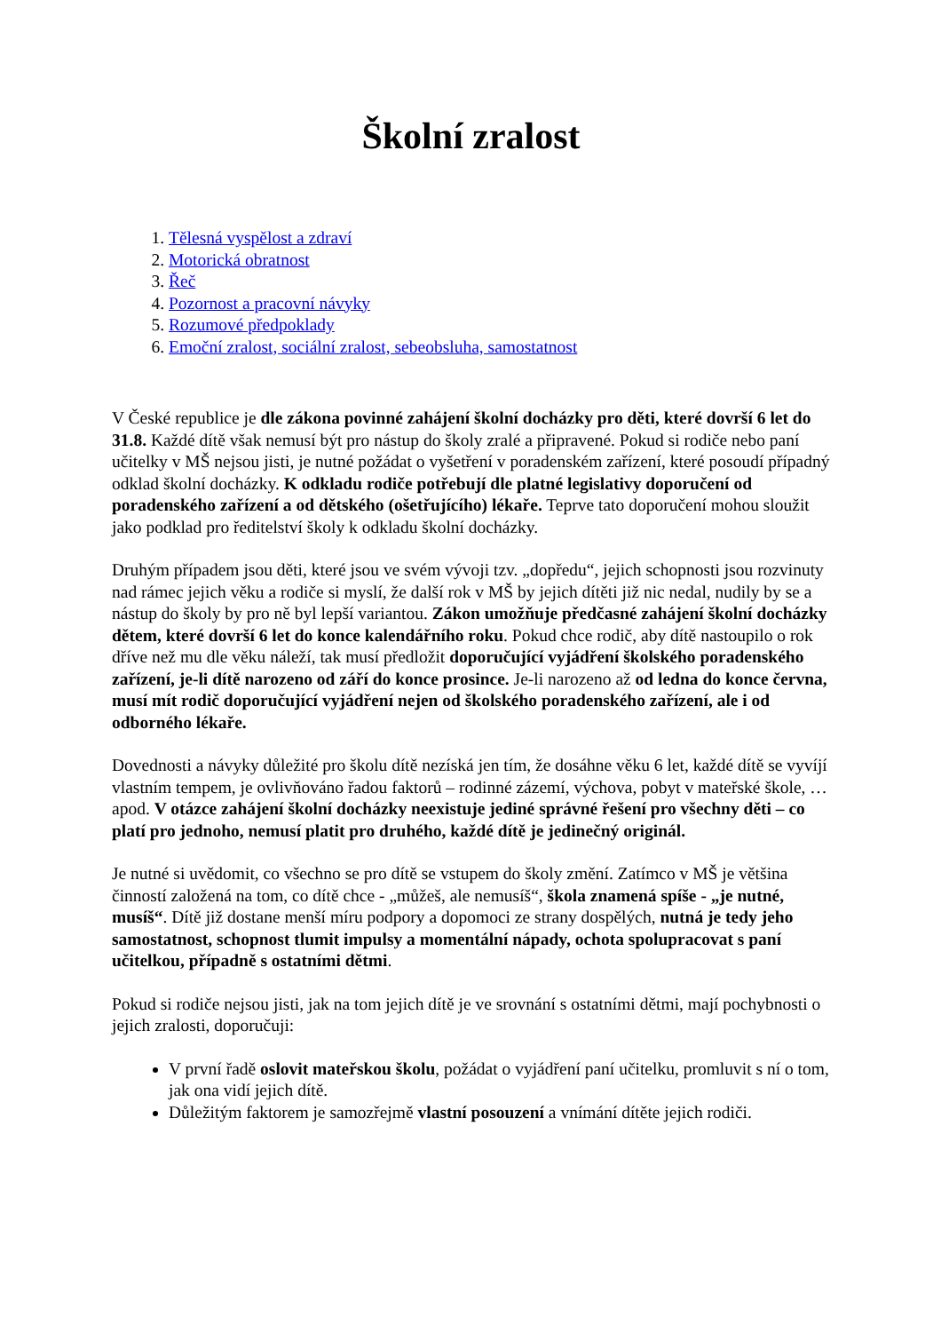Školní zralost
1. Tělesná vyspělost a zdraví
2. Motorická obratnost
3. Řeč
4. Pozornost a pracovní návyky
5. Rozumové předpoklady
6. Emoční zralost, sociální zralost, sebeobsluha, samostatnost
V České republice je dle zákona povinné zahájení školní docházky pro děti, které dovrší 6 let do 31.8. Každé dítě však nemusí být pro nástup do školy zralé a připravené. Pokud si rodiče nebo paní učitelky v MŠ nejsou jisti, je nutné požádat o vyšetření v poradenském zařízení, které posoudí případný odklad školní docházky. K odkladu rodiče potřebují dle platné legislativy doporučení od poradenského zařízení a od dětského (ošetřujícího) lékaře. Teprve tato doporučení mohou sloužit jako podklad pro ředitelství školy k odkladu školní docházky.
Druhým případem jsou děti, které jsou ve svém vývoji tzv. „dopředu“, jejich schopnosti jsou rozvinuty nad rámec jejich věku a rodiče si myslí, že další rok v MŠ by jejich dítěti již nic nedal, nudily by se a nástup do školy by pro ně byl lepší variantou. Zákon umožňuje předčasné zahájení školní docházky dětem, které dovrší 6 let do konce kalendářního roku. Pokud chce rodič, aby dítě nastoupilo o rok dříve než mu dle věku náleží, tak musí předložit doporučující vyjádření školského poradenského zařízení, je-li dítě narozeno od září do konce prosince. Je-li narozeno až od ledna do konce června, musí mít rodič doporučující vyjádření nejen od školského poradenského zařízení, ale i od odborného lékaře.
Dovednosti a návyky důležité pro školu dítě nezíská jen tím, že dosáhne věku 6 let, každé dítě se vyvíjí vlastním tempem, je ovlivňováno řadou faktorů – rodinné zázemí, výchova, pobyt v mateřské škole, … apod. V otázce zahájení školní docházky neexistuje jediné správné řešení pro všechny děti – co platí pro jednoho, nemusí platit pro druhého, každé dítě je jedinečný originál.
Je nutné si uvědomit, co všechno se pro dítě se vstupem do školy změní. Zatímco v MŠ je většina činností založená na tom, co dítě chce - „můžeš, ale nemusíš“, škola znamená spíše - „je nutné, musíš“. Dítě již dostane menší míru podpory a dopomoci ze strany dospělých, nutná je tedy jeho samostatnost, schopnost tlumit impulsy a momentální nápady, ochota spolupracovat s paní učitelkou, případně s ostatními dětmi.
Pokud si rodiče nejsou jisti, jak na tom jejich dítě je ve srovnání s ostatními dětmi, mají pochybnosti o jejich zralosti, doporučuji:
V první řadě oslovit mateřskou školu, požádat o vyjádření paní učitelku, promluvit s ní o tom, jak ona vidí jejich dítě.
Důležitým faktorem je samozřejmě vlastní posouzení a vnímání dítěte jejich rodiči.